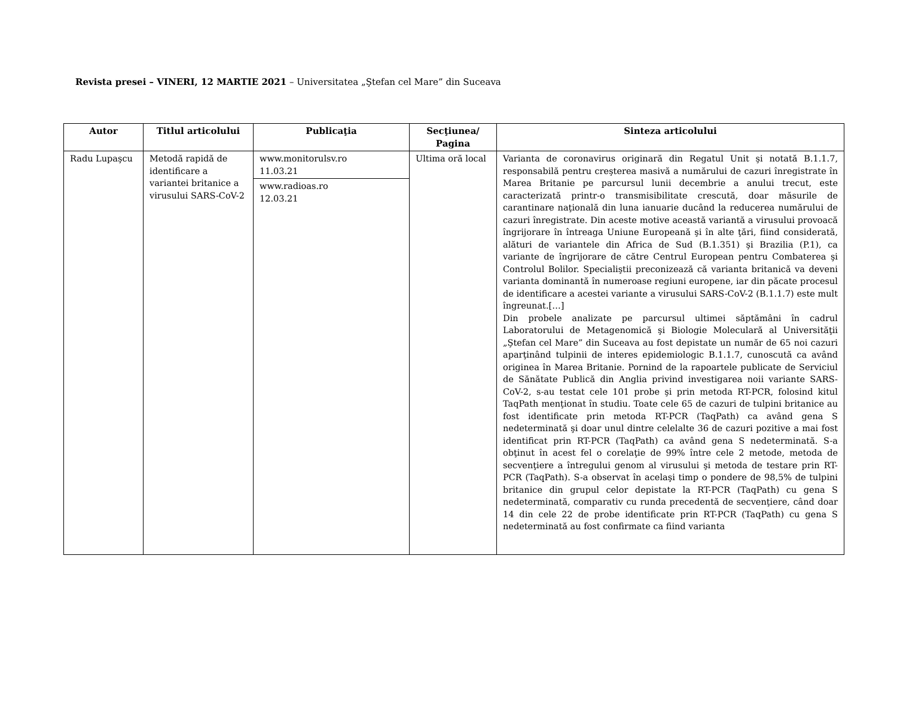Revista presei – VINERI, 12 MARTIE 2021 – Universitatea „Ştefan cel Mare” din Suceava
| Autor | Titlul articolului | Publicaţia | Secţiunea/ Pagina | Sinteza articolului |
| --- | --- | --- | --- | --- |
| Radu Lupaşcu | Metodă rapidă de identificare a variantei britanice a virusului SARS-CoV-2 | www.monitorulsv.ro 11.03.21 www.radioas.ro 12.03.21 | Ultima oră local | Varianta de coronavirus originară din Regatul Unit şi notată B.1.1.7, responsabilă pentru creşterea masivă a numărului de cazuri înregistrate în Marea Britanie pe parcursul lunii decembrie a anului trecut, este caracterizată printr-o transmisibilitate crescută, doar măsurile de carantinare naţională din luna ianuarie ducând la reducerea numărului de cazuri înregistrate. Din aceste motive această variantă a virusului provoacă îngrijorare în întreaga Uniune Europeană şi în alte ţări, fiind considerată, alături de variantele din Africa de Sud (B.1.351) şi Brazilia (P.1), ca variante de îngrijorare de către Centrul European pentru Combaterea şi Controlul Bolilor. Specialiştii preconizează că varianta britanică va deveni varianta dominantă în numeroase regiuni europene, iar din păcate procesul de identificare a acestei variante a virusului SARS-CoV-2 (B.1.1.7) este mult îngreunat.[…] Din probele analizate pe parcursul ultimei săptămâni în cadrul Laboratorului de Metagenomică şi Biologie Moleculară al Universităţii „Ştefan cel Mare” din Suceava au fost depistate un număr de 65 noi cazuri aparţinând tulpinii de interes epidemiologic B.1.1.7, cunoscută ca având originea în Marea Britanie. Pornind de la rapoartele publicate de Serviciul de Sănătate Publică din Anglia privind investigarea noii variante SARS-CoV-2, s-au testat cele 101 probe şi prin metoda RT-PCR, folosind kitul TaqPath menţionat în studiu. Toate cele 65 de cazuri de tulpini britanice au fost identificate prin metoda RT-PCR (TaqPath) ca având gena S nedeterminată şi doar unul dintre celelalte 36 de cazuri pozitive a mai fost identificat prin RT-PCR (TaqPath) ca având gena S nedeterminată. S-a obţinut în acest fel o corelaţie de 99% între cele 2 metode, metoda de secvenţiere a întregului genom al virusului şi metoda de testare prin RT-PCR (TaqPath). S-a observat în acelaşi timp o pondere de 98,5% de tulpini britanice din grupul celor depistate la RT-PCR (TaqPath) cu gena S nedeterminată, comparativ cu runda precedentă de secvenţiere, când doar 14 din cele 22 de probe identificate prin RT-PCR (TaqPath) cu gena S nedeterminată au fost confirmate ca fiind varianta |